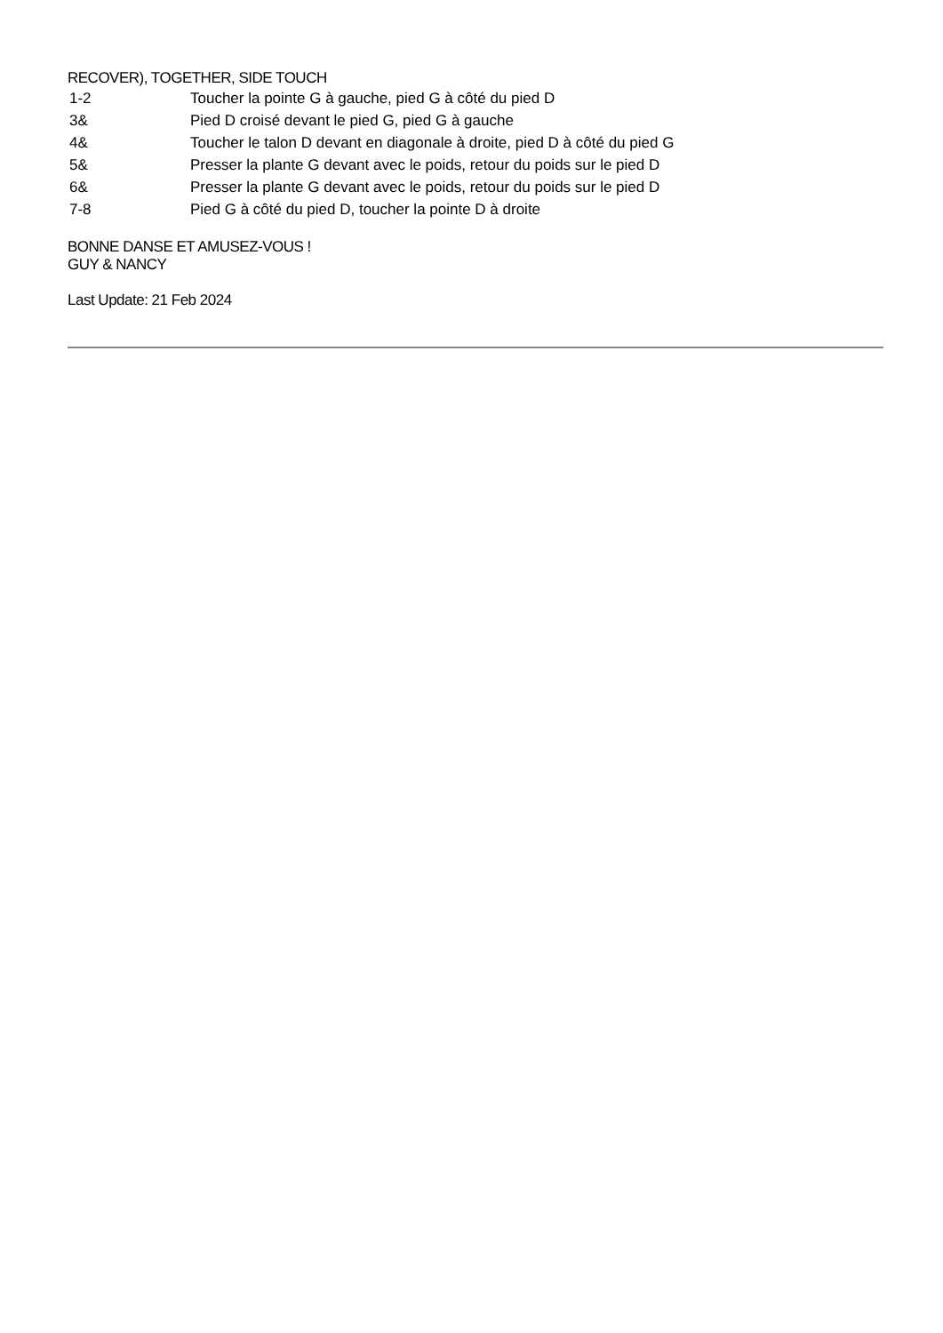RECOVER), TOGETHER, SIDE TOUCH
1-2 Toucher la pointe G à gauche, pied G à côté du pied D
3& Pied D croisé devant le pied G, pied G à gauche
4& Toucher le talon D devant en diagonale à droite, pied D à côté du pied G
5& Presser la plante G devant avec le poids, retour du poids sur le pied D
6& Presser la plante G devant avec le poids, retour du poids sur le pied D
7-8 Pied G à côté du pied D, toucher la pointe D à droite
BONNE DANSE ET AMUSEZ-VOUS !
GUY & NANCY
Last Update: 21 Feb 2024